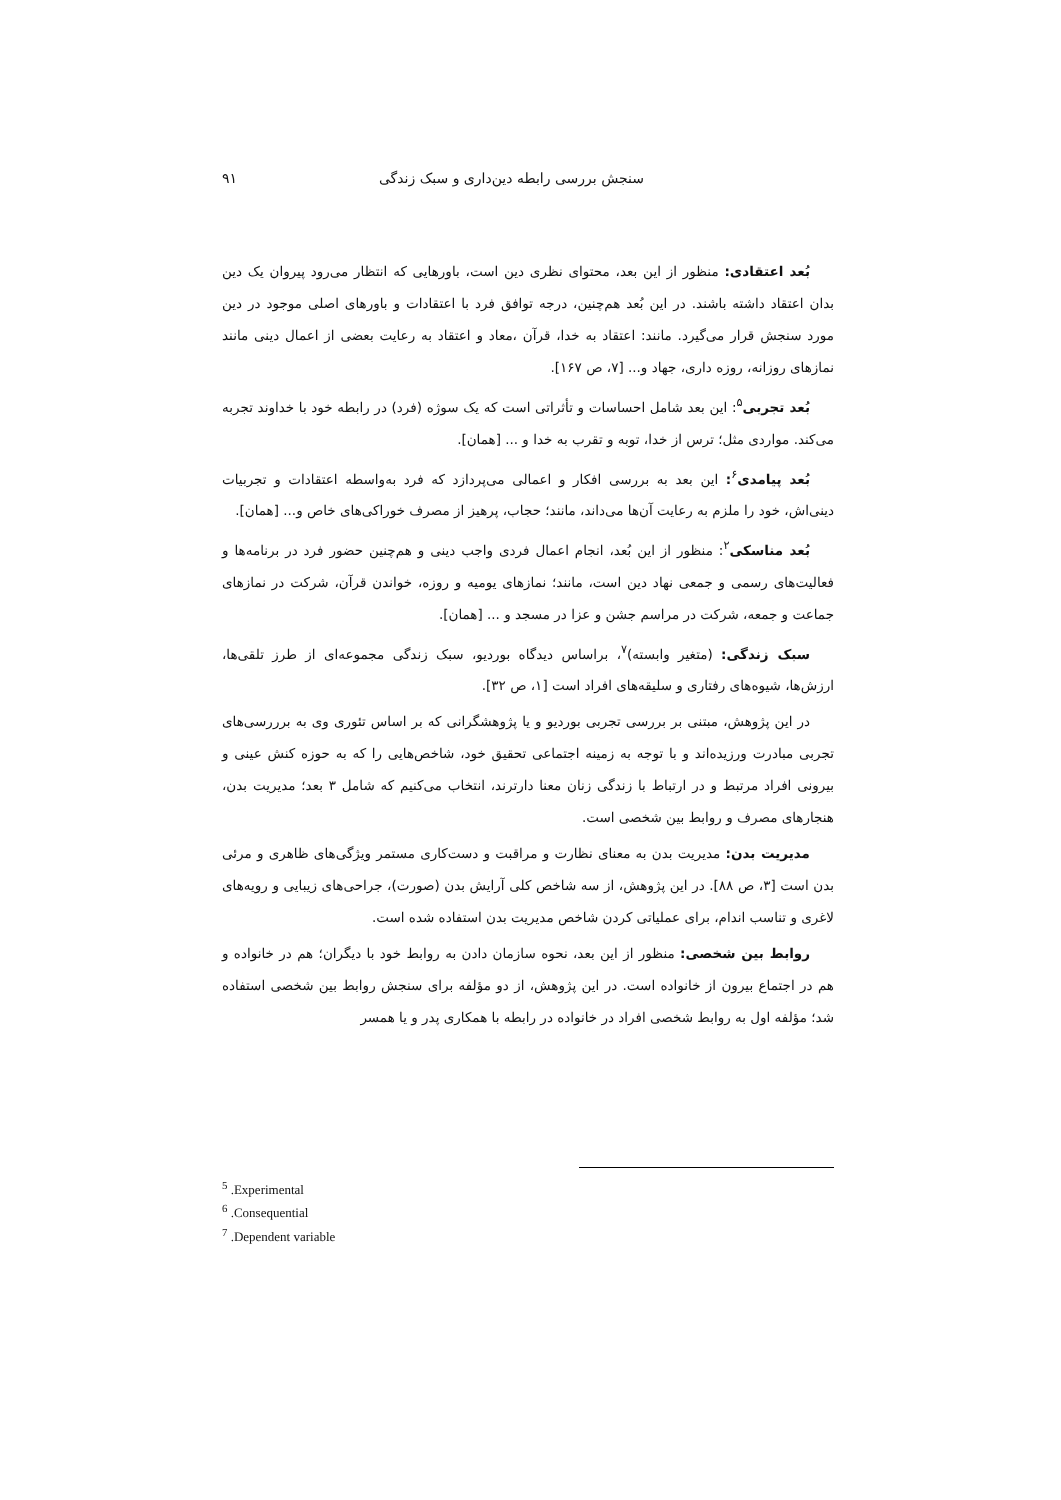سنجش بررسی رابطه دین‌داری و سبک زندگی ۹۱
بُعد اعتقادی: منظور از این بعد، محتوای نظری دین است، باورهایی که انتظار می‌رود پیروان یک دین بدان اعتقاد داشته باشند. در این بُعد هم‌چنین، درجه توافق فرد با اعتقادات و باورهای اصلی موجود در دین مورد سنجش قرار می‌گیرد. مانند: اعتقاد به خدا، قرآن ،معاد و اعتقاد به رعایت بعضی از اعمال دینی مانند نمازهای روزانه، روزه داری، جهاد و... [۷، ص ۱۶۷].
بُعد تجربی<sup>۵</sup>: این بعد شامل احساسات و تأثراتی است که یک سوژه (فرد) در رابطه خود با خداوند تجربه می‌کند. مواردی مثل؛ ترس از خدا، توبه و تقرب به خدا و ... [همان].
بُعد پیامدی<sup>۶</sup>: این بعد به بررسی افکار و اعمالی می‌پردازد که فرد به‌واسطه اعتقادات و تجربیات دینی‌اش، خود را ملزم به رعایت آن‌ها می‌داند، مانند؛ حجاب، پرهیز از مصرف خوراکی‌های خاص و... [همان].
بُعد مناسکی<sup>۲</sup>: منظور از این بُعد، انجام اعمال فردی واجب دینی و هم‌چنین حضور فرد در برنامه‌ها و فعالیت‌های رسمی و جمعی نهاد دین است، مانند؛ نمازهای یومیه و روزه، خواندن قرآن، شرکت در نمازهای جماعت و جمعه، شرکت در مراسم جشن و عزا در مسجد و ... [همان].
سبک زندگی: (متغیر وابسته)<sup>۷</sup>، براساس دیدگاه بوردیو، سبک زندگی مجموعه‌ای از طرز تلقی‌ها، ارزش‌ها، شیوه‌های رفتاری و سلیقه‌های افراد است [۱، ص ۳۲].
در این پژوهش، مبتنی بر بررسی تجربی بوردیو و یا پژوهشگرانی که بر اساس تئوری وی به برررسی‌های تجربی مبادرت ورزیده‌اند و با توجه به زمینه اجتماعی تحقیق خود، شاخص‌هایی را که به حوزه کنش عینی و بیرونی افراد مرتبط و در ارتباط با زندگی زنان معنا دارترند، انتخاب می‌کنیم که شامل ۳ بعد؛ مدیریت بدن، هنجارهای مصرف و روابط بین شخصی است.
مدیریت بدن: مدیریت بدن به معنای نظارت و مراقبت و دست‌کاری مستمر ویژگی‌های ظاهری و مرئی بدن است [۳، ص ۸۸]. در این پژوهش، از سه شاخص کلی آرایش بدن (صورت)، جراحی‌های زیبایی و رویه‌های لاغری و تناسب اندام، برای عملیاتی کردن شاخص مدیریت بدن استفاده شده است.
روابط بین شخصی: منظور از این بعد، نحوه سازمان دادن به روابط خود با دیگران؛ هم در خانواده و هم در اجتماع بیرون از خانواده است. در این پژوهش، از دو مؤلفه برای سنجش روابط بین شخصی استفاده شد؛ مؤلفه اول به روابط شخصی افراد در خانواده در رابطه با همکاری پدر و یا همسر
<sup>5</sup> .Experimental
<sup>6</sup> .Consequential
<sup>7</sup> .Dependent variable